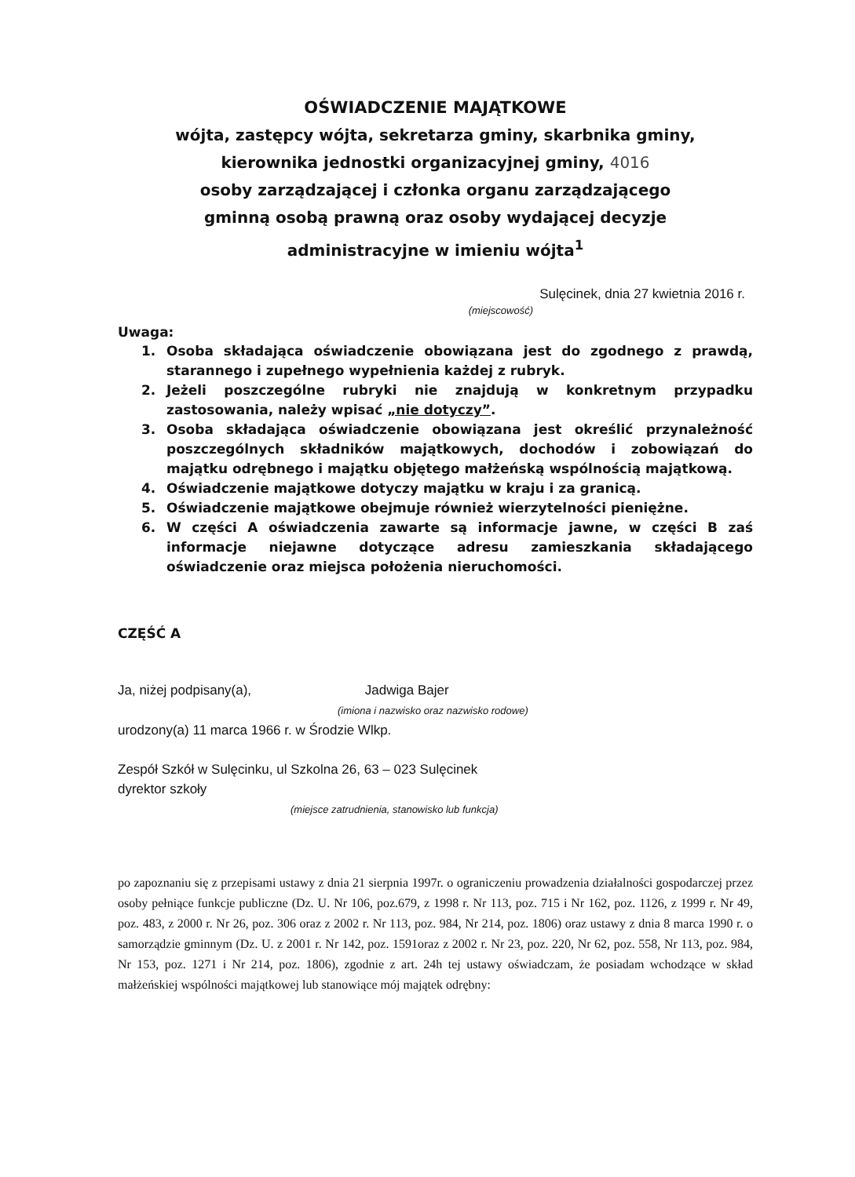OŚWIADCZENIE MAJĄTKOWE
wójta, zastępcy wójta, sekretarza gminy, skarbnika gminy,
kierownika jednostki organizacyjnej gminy, 4016
osoby zarządzającej i członka organu zarządzającego
gminną osobą prawną oraz osoby wydającej decyzje
administracyjne w imieniu wójta<sup>1</sup>
Sulęcinek, dnia 27 kwietnia 2016 r.
(miejscowość)
Uwaga:
1. Osoba składająca oświadczenie obowiązana jest do zgodnego z prawdą, starannego i zupełnego wypełnienia każdej z rubryk.
2. Jeżeli poszczególne rubryki nie znajdują w konkretnym przypadku zastosowania, należy wpisać „nie dotyczy”.
3. Osoba składająca oświadczenie obowiązana jest określić przynależność poszczególnych składników majątkowych, dochodów i zobowiązań do majątku odrębnego i majątku objętego małżeńską wspólnością majątkową.
4. Oświadczenie majątkowe dotyczy majątku w kraju i za granicą.
5. Oświadczenie majątkowe obejmuje również wierzytelności pieniężne.
6. W części A oświadczenia zawarte są informacje jawne, w części B zaś informacje niejawne dotyczące adresu zamieszkania składającego oświadczenie oraz miejsca położenia nieruchomości.
CZĘŚĆ A
Ja, niżej podpisany(a), Jadwiga Bajer
(imiona i nazwisko oraz nazwisko rodowe)
urodzony(a) 11 marca 1966 r. w Środzie Wlkp.
Zespół Szkół w Sulęcinku, ul Szkolna 26, 63 – 023 Sulęcinek
dyrektor szkoły
(miejsce zatrudnienia, stanowisko lub funkcja)
po zapoznaniu się z przepisami ustawy z dnia 21 sierpnia 1997r. o ograniczeniu prowadzenia działalności gospodarczej przez osoby pełniące funkcje publiczne (Dz. U. Nr 106, poz.679, z 1998 r. Nr 113, poz. 715 i Nr 162, poz. 1126, z 1999 r. Nr 49, poz. 483, z 2000 r. Nr 26, poz. 306 oraz z 2002 r. Nr 113, poz. 984, Nr 214, poz. 1806) oraz ustawy z dnia 8 marca 1990 r. o samorządzie gminnym (Dz. U. z 2001 r. Nr 142, poz. 1591oraz z 2002 r. Nr 23, poz. 220, Nr 62, poz. 558, Nr 113, poz. 984, Nr 153, poz. 1271 i Nr 214, poz. 1806), zgodnie z art. 24h tej ustawy oświadczam, że posiadam wchodzące w skład małżeńskiej wspólności majątkowej lub stanowiące mój majątek odrębny: